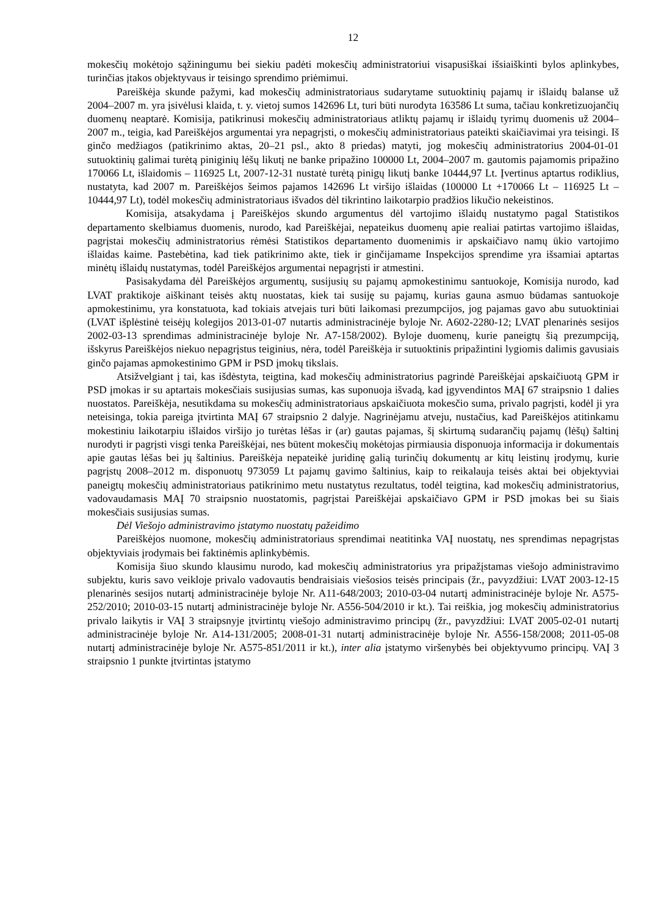12
mokesčių mokėtojo sąžiningumu bei siekiu padėti mokesčių administratoriui visapusiškai išsiaiškinti bylos aplinkybes, turinčias įtakos objektyvaus ir teisingo sprendimo priėmimui.
Pareiškėja skunde pažymi, kad mokesčių administratoriaus sudarytame sutuoktinių pajamų ir išlaidų balanse už 2004–2007 m. yra įsivėlusi klaida, t. y. vietoj sumos 142696 Lt, turi būti nurodyta 163586 Lt suma, tačiau konkretizuojančių duomenų neaptarė. Komisija, patikrinusi mokesčių administratoriaus atliktų pajamų ir išlaidų tyrimų duomenis už 2004–2007 m., teigia, kad Pareiškėjos argumentai yra nepagrįsti, o mokesčių administratoriaus pateikti skaičiavimai yra teisingi. Iš ginčo medžiagos (patikrinimo aktas, 20–21 psl., akto 8 priedas) matyti, jog mokesčių administratorius 2004-01-01 sutuoktinių galimai turėtą piniginių lėšų likutį ne banke pripažino 100000 Lt, 2004–2007 m. gautomis pajamomis pripažino 170066 Lt, išlaidomis – 116925 Lt, 2007-12-31 nustatė turėtą pinigų likutį banke 10444,97 Lt. Įvertinus aptartus rodiklius, nustatyta, kad 2007 m. Pareiškėjos šeimos pajamos 142696 Lt viršijo išlaidas (100000 Lt +170066 Lt – 116925 Lt – 10444,97 Lt), todėl mokesčių administratoriaus išvados dėl tikrintino laikotarpio pradžios likučio nekeistinos.
Komisija, atsakydama į Pareiškėjos skundo argumentus dėl vartojimo išlaidų nustatymo pagal Statistikos departamento skelbiamus duomenis, nurodo, kad Pareiškėjai, nepateikus duomenų apie realiai patirtas vartojimo išlaidas, pagrįstai mokesčių administratorius rėmėsi Statistikos departamento duomenimis ir apskaičiavo namų ūkio vartojimo išlaidas kaime. Pastebėtina, kad tiek patikrinimo akte, tiek ir ginčijamame Inspekcijos sprendime yra išsamiai aptartas minėtų išlaidų nustatymas, todėl Pareiškėjos argumentai nepagrįsti ir atmestini.
Pasisakydama dėl Pareiškėjos argumentų, susijusių su pajamų apmokestinimu santuokoje, Komisija nurodo, kad LVAT praktikoje aiškinant teisės aktų nuostatas, kiek tai susiję su pajamų, kurias gauna asmuo būdamas santuokoje apmokestinimu, yra konstatuota, kad tokiais atvejais turi būti laikomasi prezumpcijos, jog pajamas gavo abu sutuoktiniai (LVAT išplėstinė teisėjų kolegijos 2013-01-07 nutartis administracinėje byloje Nr. A602-2280-12; LVAT plenarinės sesijos 2002-03-13 sprendimas administracinėje byloje Nr. A7-158/2002). Byloje duomenų, kurie paneigtų šią prezumpciją, išskyrus Pareiškėjos niekuo nepagrįstus teiginius, nėra, todėl Pareiškėja ir sutuoktinis pripažintini lygiomis dalimis gavusiais ginčo pajamas apmokestinimo GPM ir PSD įmokų tikslais.
Atsižvelgiant į tai, kas išdėstyta, teigtina, kad mokesčių administratorius pagrindė Pareiškėjai apskaičiuotą GPM ir PSD įmokas ir su aptartais mokesčiais susijusias sumas, kas suponuoja išvadą, kad įgyvendintos MAĮ 67 straipsnio 1 dalies nuostatos. Pareiškėja, nesutikdama su mokesčių administratoriaus apskaičiuota mokesčio suma, privalo pagrįsti, kodėl ji yra neteisinga, tokia pareiga įtvirtinta MAĮ 67 straipsnio 2 dalyje. Nagrinėjamu atveju, nustačius, kad Pareiškėjos atitinkamu mokestiniu laikotarpiu išlaidos viršijo jo turėtas lėšas ir (ar) gautas pajamas, šį skirtumą sudarančių pajamų (lėšų) šaltinį nurodyti ir pagrįsti visgi tenka Pareiškėjai, nes būtent mokesčių mokėtojas pirmiausia disponuoja informacija ir dokumentais apie gautas lėšas bei jų šaltinius. Pareiškėja nepateikė juridinę galią turinčių dokumentų ar kitų leistinų įrodymų, kurie pagrįstų 2008–2012 m. disponuotų 973059 Lt pajamų gavimo šaltinius, kaip to reikalauja teisės aktai bei objektyviai paneigtų mokesčių administratoriaus patikrinimo metu nustatytus rezultatus, todėl teigtina, kad mokesčių administratorius, vadovaudamasis MAĮ 70 straipsnio nuostatomis, pagrįstai Pareiškėjai apskaičiavo GPM ir PSD įmokas bei su šiais mokesčiais susijusias sumas.
Dėl Viešojo administravimo įstatymo nuostatų pažeidimo
Pareiškėjos nuomone, mokesčių administratoriaus sprendimai neatitinka VAĮ nuostatų, nes sprendimas nepagrįstas objektyviais įrodymais bei faktinėmis aplinkybėmis.
Komisija šiuo skundo klausimu nurodo, kad mokesčių administratorius yra pripažįstamas viešojo administravimo subjektu, kuris savo veikloje privalo vadovautis bendraisiais viešosios teisės principais (žr., pavyzdžiui: LVAT 2003-12-15 plenarinės sesijos nutartį administracinėje byloje Nr. A11-648/2003; 2010-03-04 nutartį administracinėje byloje Nr. A575-252/2010; 2010-03-15 nutartį administracinėje byloje Nr. A556-504/2010 ir kt.). Tai reiškia, jog mokesčių administratorius privalo laikytis ir VAĮ 3 straipsnyje įtvirtintų viešojo administravimo principų (žr., pavyzdžiui: LVAT 2005-02-01 nutartį administracinėje byloje Nr. A14-131/2005; 2008-01-31 nutartį administracinėje byloje Nr. A556-158/2008; 2011-05-08 nutartį administracinėje byloje Nr. A575-851/2011 ir kt.), inter alia įstatymo viršenybės bei objektyvumo principų. VAĮ 3 straipsnio 1 punkte įtvirtintas įstatymo